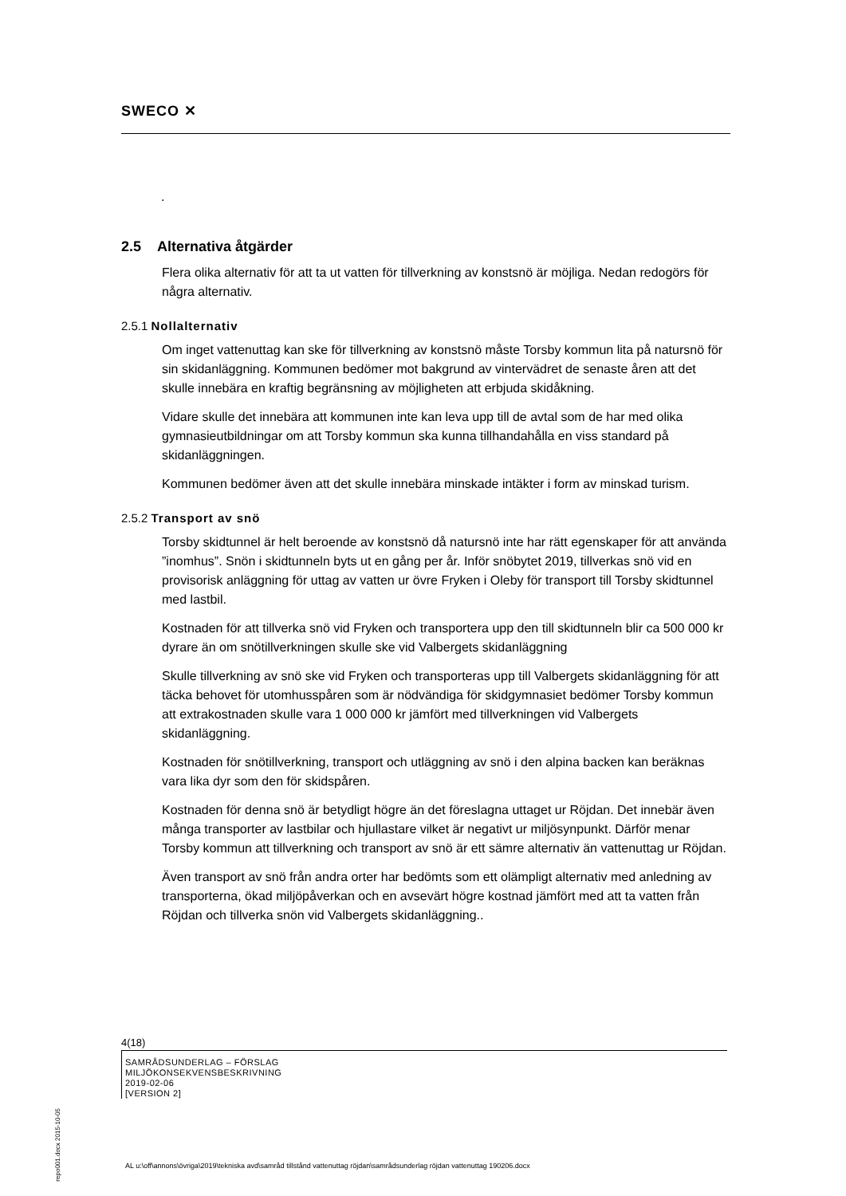SWECO ✕
.
2.5 Alternativa åtgärder
Flera olika alternativ för att ta ut vatten för tillverkning av konstsnö är möjliga. Nedan redogörs för några alternativ.
2.5.1 Nollalternativ
Om inget vattenuttag kan ske för tillverkning av konstsnö måste Torsby kommun lita på natursnö för sin skidanläggning. Kommunen bedömer mot bakgrund av vintervädret de senaste åren att det skulle innebära en kraftig begränsning av möjligheten att erbjuda skidåkning.
Vidare skulle det innebära att kommunen inte kan leva upp till de avtal som de har med olika gymnasieutbildningar om att Torsby kommun ska kunna tillhandahålla en viss standard på skidanläggningen.
Kommunen bedömer även att det skulle innebära minskade intäkter i form av minskad turism.
2.5.2 Transport av snö
Torsby skidtunnel är helt beroende av konstsnö då natursnö inte har rätt egenskaper för att använda ”inomhus”. Snön i skidtunneln byts ut en gång per år. Inför snöbytet 2019, tillverkas snö vid en provisorisk anläggning för uttag av vatten ur övre Fryken i Oleby för transport till Torsby skidtunnel med lastbil.
Kostnaden för att tillverka snö vid Fryken och transportera upp den till skidtunneln blir ca 500 000 kr dyrare än om snötillverkningen skulle ske vid Valbergets skidanläggning
Skulle tillverkning av snö ske vid Fryken och transporteras upp till Valbergets skidanläggning för att täcka behovet för utomhusspåren som är nödvändiga för skidgymnasiet bedömer Torsby kommun att extrakostnaden skulle vara 1 000 000 kr jämfört med tillverkningen vid Valbergets skidanläggning.
Kostnaden för snötillverkning, transport och utläggning av snö i den alpina backen kan beräknas vara lika dyr som den för skidspåren.
Kostnaden för denna snö är betydligt högre än det föreslagna uttaget ur Röjdan. Det innebär även många transporter av lastbilar och hjullastare vilket är negativt ur miljösynpunkt. Därför menar Torsby kommun att tillverkning och transport av snö är ett sämre alternativ än vattenuttag ur Röjdan.
Även transport av snö från andra orter har bedömts som ett olämpligt alternativ med anledning av transporterna, ökad miljöpåverkan och en avsevärt högre kostnad jämfört med att ta vatten från Röjdan och tillverka snön vid Valbergets skidanläggning..
4(18)
SAMRÅDSUNDERLAG – FÖRSLAG
MILJÖKONSEKVENSBESKRIVNING
2019-02-06
[VERSION 2]
repo001.docx 2015-10-05
AL u:\off\annons\övriga\2019\tekniska avd\samråd tillstånd vattenuttag röjdan\samrådsunderlag röjdan vattenuttag 190206.docx